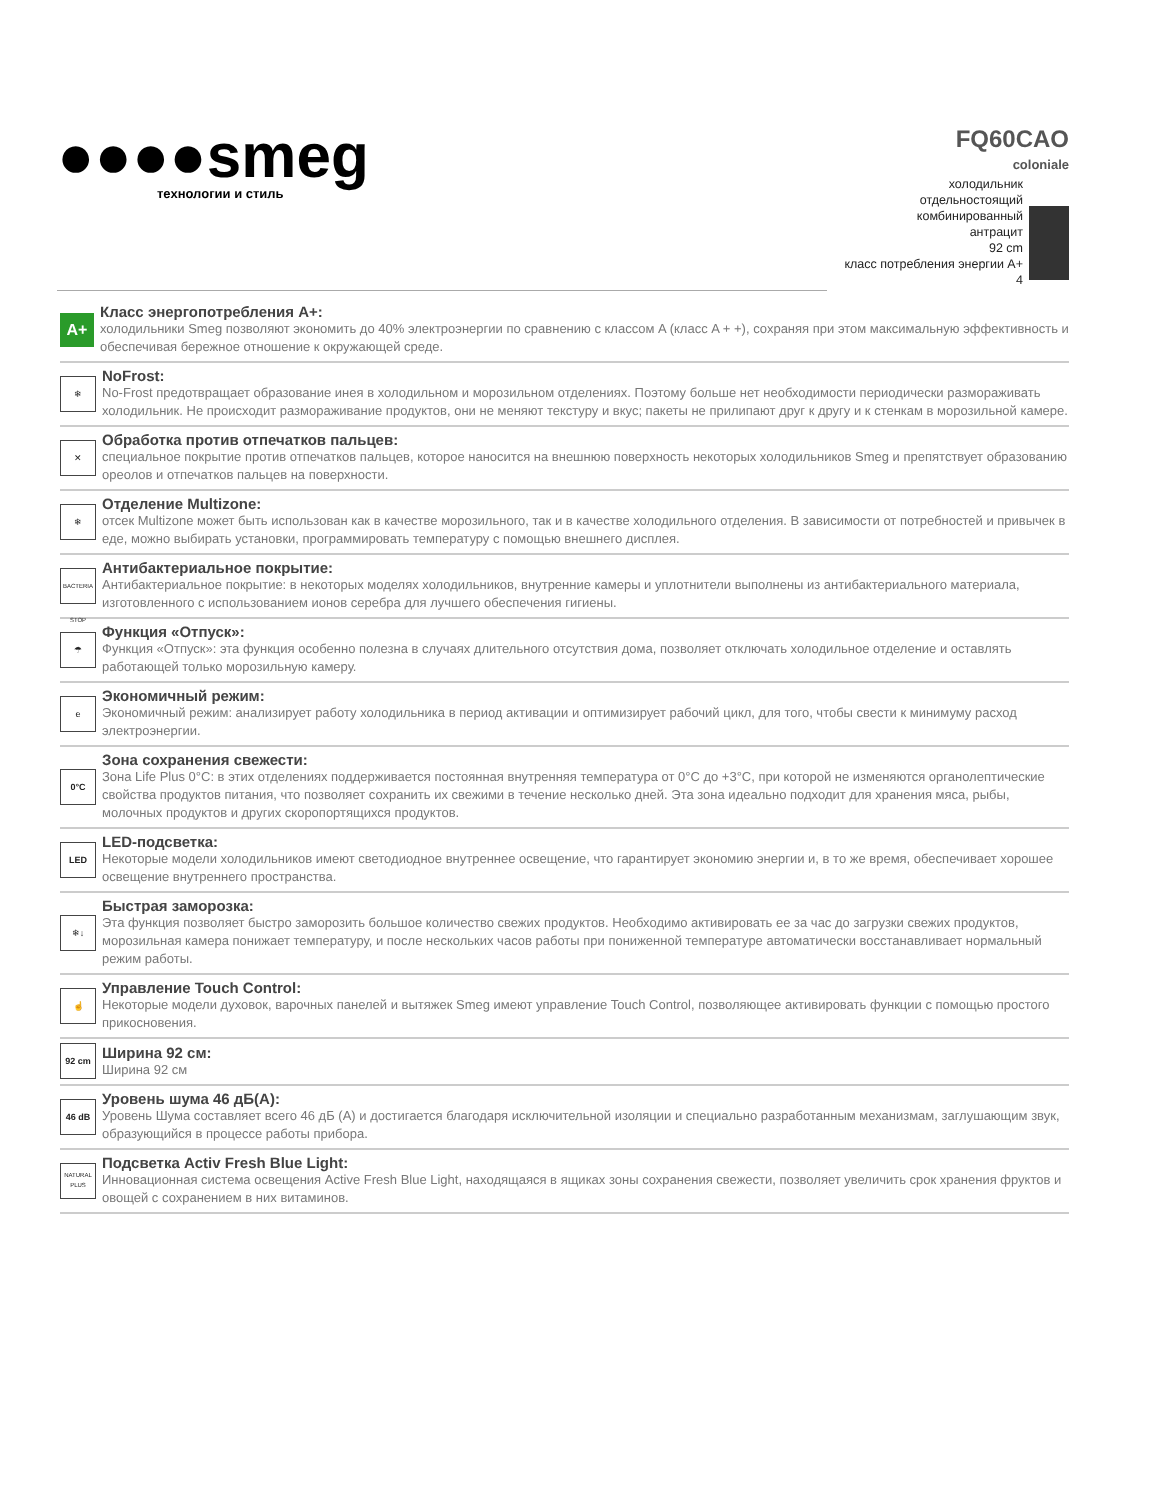●●●●smeg
технологии и стиль
FQ60CAO
coloniale
холодильник
отдельностоящий
комбинированный
антрацит
92 cm
класс потребления энергии A+
4
A+
Класс энергопотребления A+:
холодильники Smeg позволяют экономить до 40% электроэнергии по сравнению с классом A (класс A + +), сохраняя при этом максимальную эффективность и обеспечивая бережное отношение к окружающей среде.
❄
NoFrost:
No-Frost предотвращает образование инея в холодильном и морозильном отделениях. Поэтому больше нет необходимости периодически размораживать холодильник. Не происходит размораживание продуктов, они не меняют текстуру и вкус; пакеты не прилипают друг к другу и к стенкам в морозильной камере.
✕
Обработка против отпечатков пальцев:
специальное покрытие против отпечатков пальцев, которое наносится на внешнюю поверхность некоторых холодильников Smeg и препятствует образованию ореолов и отпечатков пальцев на поверхности.
❄
Отделение Multizone:
отсек Multizone может быть использован как в качестве морозильного, так и в качестве холодильного отделения. В зависимости от потребностей и привычек в еде, можно выбирать установки, программировать температуру с помощью внешнего дисплея.
BACTERIA STOP
Антибактериальное покрытие:
Антибактериальное покрытие: в некоторых моделях холодильников, внутренние камеры и уплотнители выполнены из антибактериального материала, изготовленного с использованием ионов серебра для лучшего обеспечения гигиены.
☂
Функция «Отпуск»:
Функция «Отпуск»: эта функция особенно полезна в случаях длительного отсутствия дома, позволяет отключать холодильное отделение и оставлять работающей только морозильную камеру.
e
Экономичный режим:
Экономичный режим: анализирует работу холодильника в период активации и оптимизирует рабочий цикл, для того, чтобы свести к минимуму расход электроэнергии.
0°C
Зона сохранения свежести:
Зона Life Plus 0°C: в этих отделениях поддерживается постоянная внутренняя температура от 0°C до +3°C, при которой не изменяются органолептические свойства продуктов питания, что позволяет сохранить их свежими в течение несколько дней. Эта зона идеально подходит для хранения мяса, рыбы, молочных продуктов и других скоропортящихся продуктов.
LED
LED-подсветка:
Некоторые модели холодильников имеют светодиодное внутреннее освещение, что гарантирует экономию энергии и, в то же время, обеспечивает хорошее освещение внутреннего пространства.
❄↓
Быстрая заморозка:
Эта функция позволяет быстро заморозить большое количество свежих продуктов. Необходимо активировать ее за час до загрузки свежих продуктов, морозильная камера понижает температуру, и после нескольких часов работы при пониженной температуре автоматически восстанавливает нормальный режим работы.
☝
Управление Touch Control:
Некоторые модели духовок, варочных панелей и вытяжек Smeg имеют управление Touch Control, позволяющее активировать функции с помощью простого прикосновения.
92 cm
Ширина 92 см:
Ширина 92 см
46 dB
Уровень шума 46 дБ(A):
Уровень Шума составляет всего 46 дБ (A) и достигается благодаря исключительной изоляции и специально разработанным механизмам, заглушающим звук, образующийся в процессе работы прибора.
NATURAL PLUS
Подсветка Activ Fresh Blue Light:
Инновационная система освещения Active Fresh Blue Light, находящаяся в ящиках зоны сохранения свежести, позволяет увеличить срок хранения фруктов и овощей с сохранением в них витаминов.